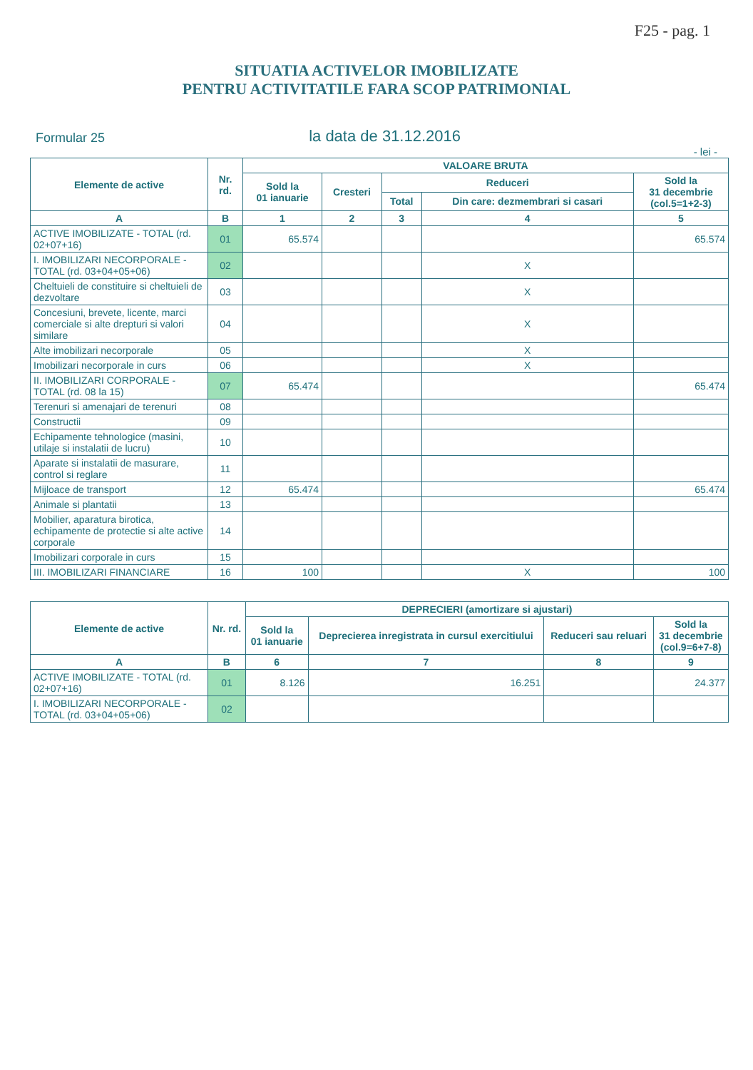F25 - pag. 1
SITUATIA ACTIVELOR IMOBILIZATE
PENTRU ACTIVITATILE FARA SCOP PATRIMONIAL
Formular 25 la data de 31.12.2016
- lei -
| Elemente de active | Nr. rd. | VALOARE BRUTA | | | | |
| --- | --- | --- | --- | --- | --- | --- |
| | | Sold la 01 ianuarie | Cresteri | Reduceri | | Sold la 31 decembrie (col.5=1+2-3) |
| | | | | Total | Din care: dezmembrari si casari | |
| A | B | 1 | 2 | 3 | 4 | 5 |
| ACTIVE IMOBILIZATE - TOTAL (rd. 02+07+16) | 01 | 65.574 | | | | 65.574 |
| I. IMOBILIZARI NECORPORALE - TOTAL (rd. 03+04+05+06) | 02 | | | | X | |
| Cheltuieli de constituire si cheltuieli de dezvoltare | 03 | | | | X | |
| Concesiuni, brevete, licente, marci comerciale si alte drepturi si valori similare | 04 | | | | X | |
| Alte imobilizari necorporale | 05 | | | | X | |
| Imobilizari necorporale in curs | 06 | | | | X | |
| II. IMOBILIZARI CORPORALE - TOTAL (rd. 08 la 15) | 07 | 65.474 | | | | 65.474 |
| Terenuri si amenajari de terenuri | 08 | | | | | |
| Constructii | 09 | | | | | |
| Echipamente tehnologice (masini, utilaje si instalatii de lucru) | 10 | | | | | |
| Aparate si instalatii de masurare, control si reglare | 11 | | | | | |
| Mijloace de transport | 12 | 65.474 | | | | 65.474 |
| Animale si plantatii | 13 | | | | | |
| Mobilier, aparatura birotica, echipamente de protectie si alte active corporale | 14 | | | | | |
| Imobilizari corporale in curs | 15 | | | | | |
| III. IMOBILIZARI FINANCIARE | 16 | 100 | | | X | 100 |
| Elemente de active | Nr. rd. | DEPRECIERI (amortizare si ajustari) | | | |
| --- | --- | --- | --- | --- | --- |
| | | Sold la 01 ianuarie | Deprecierea inregistrata in cursul exercitiului | Reduceri sau reluari | Sold la 31 decembrie (col.9=6+7-8) |
| A | B | 6 | 7 | 8 | 9 |
| ACTIVE IMOBILIZATE - TOTAL (rd. 02+07+16) | 01 | 8.126 | 16.251 | | 24.377 |
| I. IMOBILIZARI NECORPORALE - TOTAL (rd. 03+04+05+06) | 02 | | | | |